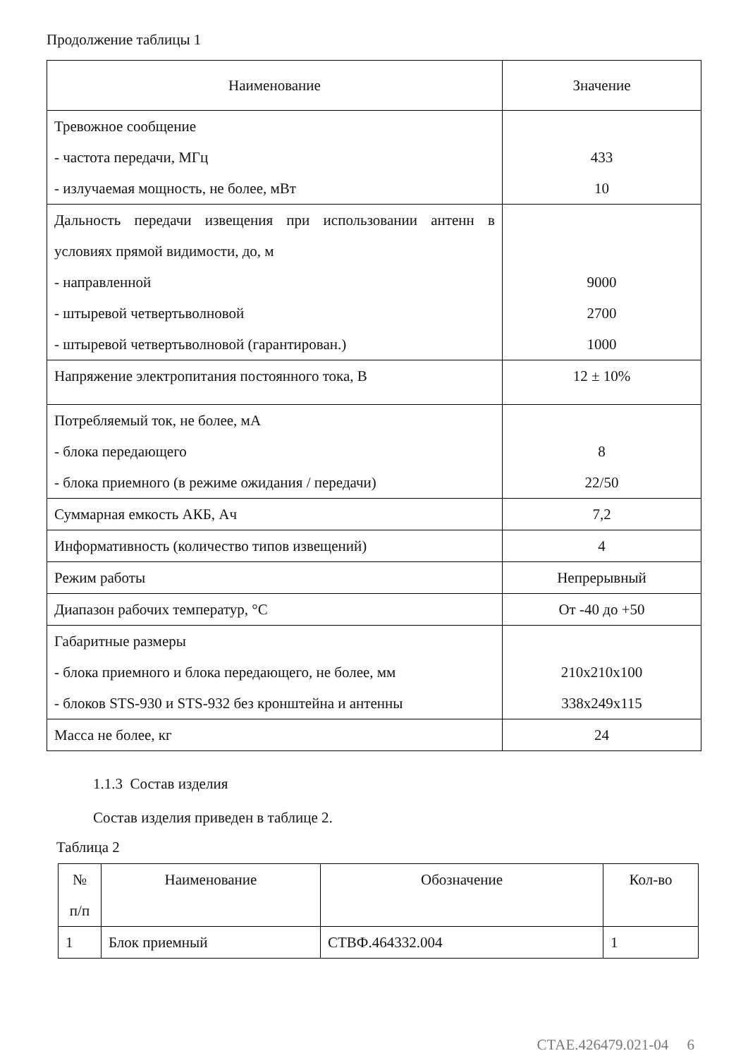Продолжение таблицы 1
| Наименование | Значение |
| --- | --- |
| Тревожное сообщение - частота передачи, МГц - излучаемая мощность, не более, мВт | 433 10 |
| Дальность передачи извещения при использовании антенн в условиях прямой видимости, до, м - направленной - штыревой четвертьволновой - штыревой четвертьволновой (гарантирован.) | 9000 2700 1000 |
| Напряжение электропитания постоянного тока, В | 12 ± 10% |
| Потребляемый ток, не более, мА - блока передающего - блока приемного (в режиме ожидания / передачи) | 8 22/50 |
| Суммарная емкость АКБ, Ач | 7,2 |
| Информативность (количество типов извещений) | 4 |
| Режим работы | Непрерывный |
| Диапазон рабочих температур, °С | От -40 до +50 |
| Габаритные размеры - блока приемного и блока передающего, не более, мм - блоков STS-930 и STS-932 без кронштейна и антенны | 210x210x100 338x249x115 |
| Масса не более, кг | 24 |
1.1.3 Состав изделия
Состав изделия приведен в таблице 2.
Таблица 2
| № п/п | Наименование | Обозначение | Кол-во |
| --- | --- | --- | --- |
| 1 | Блок приемный | СТВФ.464332.004 | 1 |
СТАЕ.426479.021-04 6